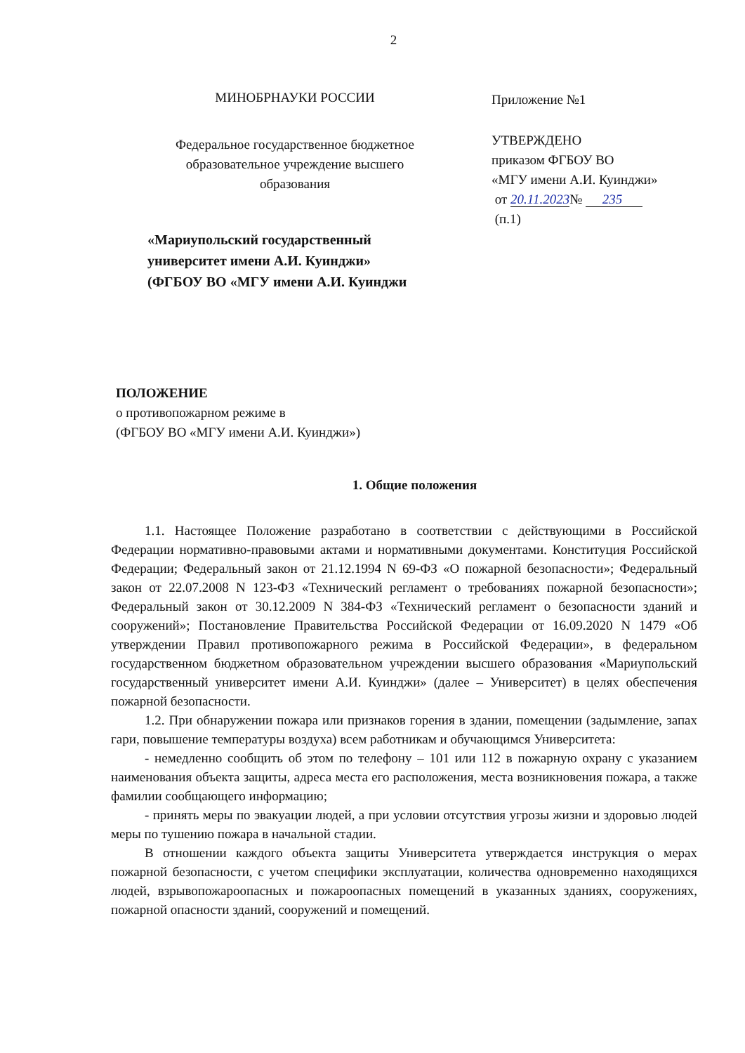2
МИНОБРНАУКИ РОССИИ
Федеральное государственное бюджетное
образовательное учреждение высшего
образования
«Мариупольский государственный
университет имени А.И. Куинджи»
(ФГБОУ ВО «МГУ имени А.И. Куинджи
Приложение №1
УТВЕРЖДЕНО
приказом ФГБОУ ВО
«МГУ имени А.И. Куинджи»
от 20.11.2023№ 235
(п.1)
ПОЛОЖЕНИЕ
о противопожарном режиме в
(ФГБОУ ВО «МГУ имени А.И. Куинджи»)
1. Общие положения
1.1. Настоящее Положение разработано в соответствии с действующими в Российской Федерации нормативно-правовыми актами и нормативными документами. Конституция Российской Федерации; Федеральный закон от 21.12.1994 N 69-ФЗ «О пожарной безопасности»; Федеральный закон от 22.07.2008 N 123-ФЗ «Технический регламент о требованиях пожарной безопасности»; Федеральный закон от 30.12.2009 N 384-ФЗ «Технический регламент о безопасности зданий и сооружений»; Постановление Правительства Российской Федерации от 16.09.2020 N 1479 «Об утверждении Правил противопожарного режима в Российской Федерации», в федеральном государственном бюджетном образовательном учреждении высшего образования «Мариупольский государственный университет имени А.И. Куинджи» (далее – Университет) в целях обеспечения пожарной безопасности.
1.2. При обнаружении пожара или признаков горения в здании, помещении (задымление, запах гари, повышение температуры воздуха) всем работникам и обучающимся Университета:
- немедленно сообщить об этом по телефону – 101 или 112 в пожарную охрану с указанием наименования объекта защиты, адреса места его расположения, места возникновения пожара, а также фамилии сообщающего информацию;
- принять меры по эвакуации людей, а при условии отсутствия угрозы жизни и здоровью людей меры по тушению пожара в начальной стадии.
В отношении каждого объекта защиты Университета утверждается инструкция о мерах пожарной безопасности, с учетом специфики эксплуатации, количества одновременно находящихся людей, взрывопожароопасных и пожароопасных помещений в указанных зданиях, сооружениях, пожарной опасности зданий, сооружений и помещений.